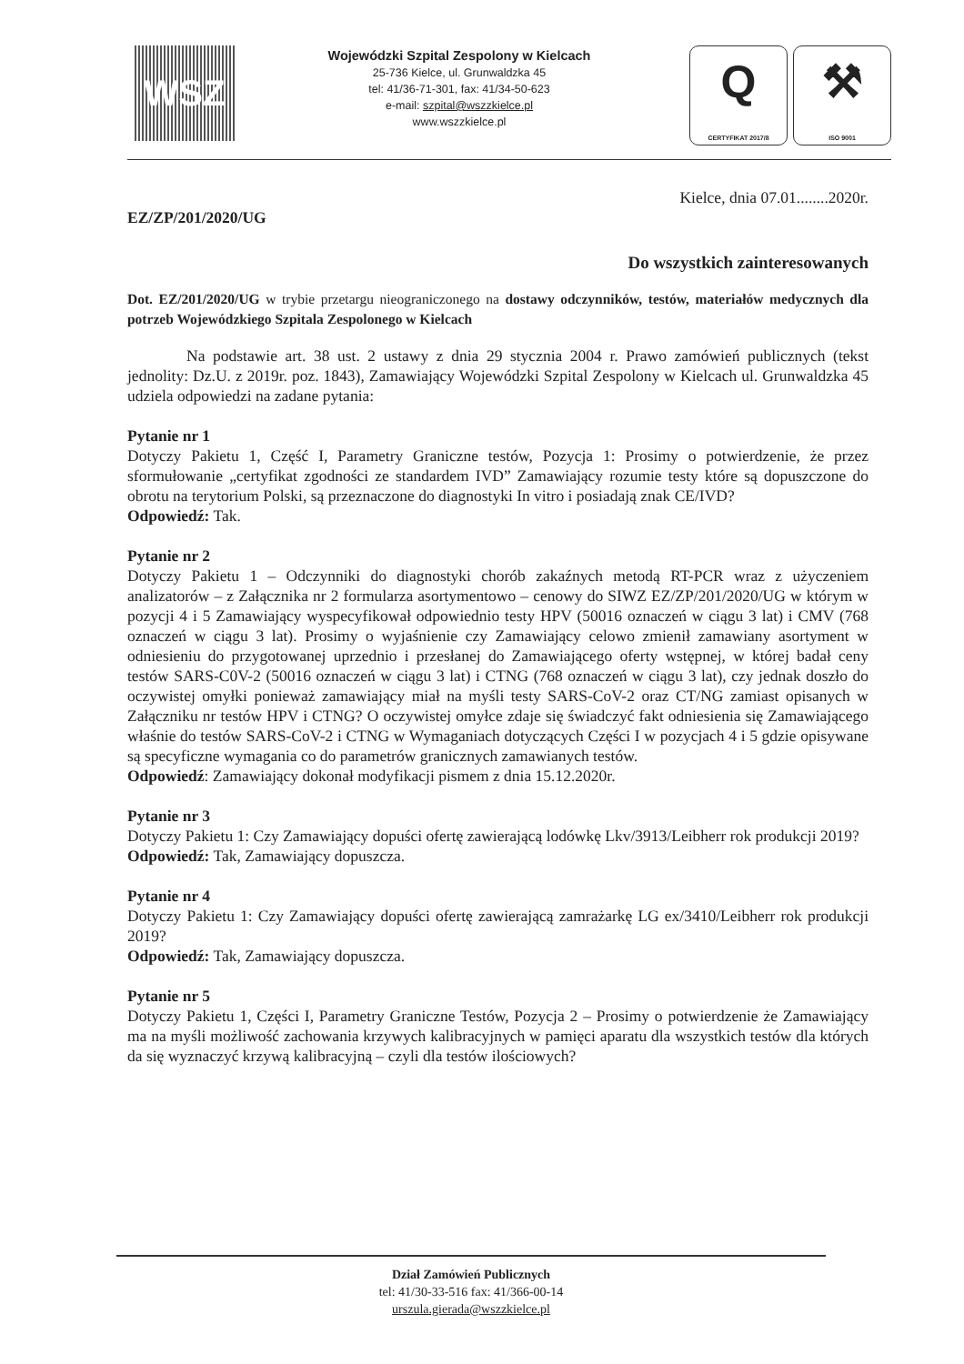WSZ
Wojewódzki Szpital Zespolony w Kielcach
25-736 Kielce, ul. Grunwaldzka 45
tel: 41/36-71-301, fax: 41/34-50-623
e-mail: szpital@wszzkielce.pl
www.wszzkielce.pl
Q
CERTYFIKAT 2017/8
⚒
ISO 9001
EZ/ZP/201/2020/UG Kielce, dnia 07.01........2020r.
Do wszystkich zainteresowanych
Dot. EZ/201/2020/UG w trybie przetargu nieograniczonego na dostawy odczynników, testów, materiałów medycznych dla potrzeb Wojewódzkiego Szpitala Zespolonego w Kielcach
Na podstawie art. 38 ust. 2 ustawy z dnia 29 stycznia 2004 r. Prawo zamówień publicznych (tekst jednolity: Dz.U. z 2019r. poz. 1843), Zamawiający Wojewódzki Szpital Zespolony w Kielcach ul. Grunwaldzka 45 udziela odpowiedzi na zadane pytania:
Pytanie nr 1
Dotyczy Pakietu 1, Część I, Parametry Graniczne testów, Pozycja 1: Prosimy o potwierdzenie, że przez sformułowanie „certyfikat zgodności ze standardem IVD” Zamawiający rozumie testy które są dopuszczone do obrotu na terytorium Polski, są przeznaczone do diagnostyki In vitro i posiadają znak CE/IVD?
Odpowiedź: Tak.
Pytanie nr 2
Dotyczy Pakietu 1 – Odczynniki do diagnostyki chorób zakaźnych metodą RT-PCR wraz z użyczeniem analizatorów – z Załącznika nr 2 formularza asortymentowo – cenowy do SIWZ EZ/ZP/201/2020/UG w którym w pozycji 4 i 5 Zamawiający wyspecyfikował odpowiednio testy HPV (50016 oznaczeń w ciągu 3 lat) i CMV (768 oznaczeń w ciągu 3 lat). Prosimy o wyjaśnienie czy Zamawiający celowo zmienił zamawiany asortyment w odniesieniu do przygotowanej uprzednio i przesłanej do Zamawiającego oferty wstępnej, w której badał ceny testów SARS-C0V-2 (50016 oznaczeń w ciągu 3 lat) i CTNG (768 oznaczeń w ciągu 3 lat), czy jednak doszło do oczywistej omyłki ponieważ zamawiający miał na myśli testy SARS-CoV-2 oraz CT/NG zamiast opisanych w Załączniku nr testów HPV i CTNG? O oczywistej omyłce zdaje się świadczyć fakt odniesienia się Zamawiającego właśnie do testów SARS-CoV-2 i CTNG w Wymaganiach dotyczących Części I w pozycjach 4 i 5 gdzie opisywane są specyficzne wymagania co do parametrów granicznych zamawianych testów.
Odpowiedź: Zamawiający dokonał modyfikacji pismem z dnia 15.12.2020r.
Pytanie nr 3
Dotyczy Pakietu 1: Czy Zamawiający dopuści ofertę zawierającą lodówkę Lkv/3913/Leibherr rok produkcji 2019?
Odpowiedź: Tak, Zamawiający dopuszcza.
Pytanie nr 4
Dotyczy Pakietu 1: Czy Zamawiający dopuści ofertę zawierającą zamrażarkę LG ex/3410/Leibherr rok produkcji 2019?
Odpowiedź: Tak, Zamawiający dopuszcza.
Pytanie nr 5
Dotyczy Pakietu 1, Części I, Parametry Graniczne Testów, Pozycja 2 – Prosimy o potwierdzenie że Zamawiający ma na myśli możliwość zachowania krzywych kalibracyjnych w pamięci aparatu dla wszystkich testów dla których da się wyznaczyć krzywą kalibracyjną – czyli dla testów ilościowych?
Dział Zamówień Publicznych
tel: 41/30-33-516 fax: 41/366-00-14
urszula.gierada@wszzkielce.pl